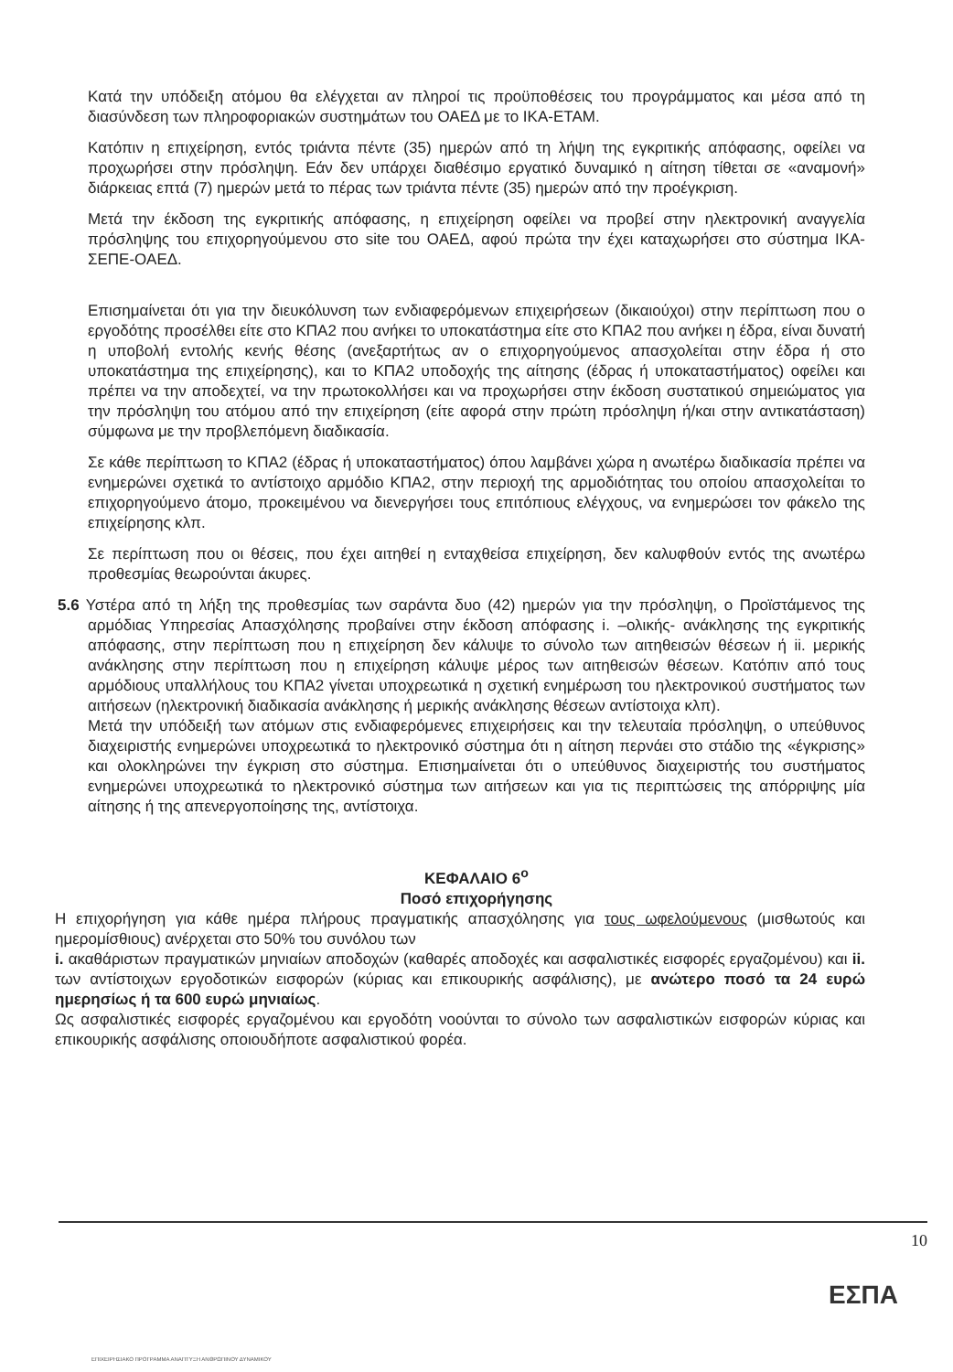Κατά την υπόδειξη ατόμου θα ελέγχεται αν πληροί τις προϋποθέσεις του προγράμματος και μέσα από τη διασύνδεση των πληροφοριακών συστημάτων του ΟΑΕΔ με το ΙΚΑ-ΕΤΑΜ.
Κατόπιν η επιχείρηση, εντός τριάντα πέντε (35) ημερών από τη λήψη της εγκριτικής απόφασης, οφείλει να προχωρήσει στην πρόσληψη. Εάν δεν υπάρχει διαθέσιμο εργατικό δυναμικό η αίτηση τίθεται σε «αναμονή» διάρκειας επτά (7) ημερών μετά το πέρας των τριάντα πέντε (35) ημερών από την προέγκριση.
Μετά την έκδοση της εγκριτικής απόφασης, η επιχείρηση οφείλει να προβεί στην ηλεκτρονική αναγγελία πρόσληψης του επιχορηγούμενου στο site του ΟΑΕΔ, αφού πρώτα την έχει καταχωρήσει στο σύστημα ΙΚΑ-ΣΕΠΕ-ΟΑΕΔ.
Επισημαίνεται ότι για την διευκόλυνση των ενδιαφερόμενων επιχειρήσεων (δικαιούχοι) στην περίπτωση που ο εργοδότης προσέλθει είτε στο ΚΠΑ2 που ανήκει το υποκατάστημα είτε στο ΚΠΑ2 που ανήκει η έδρα, είναι δυνατή η υποβολή εντολής κενής θέσης (ανεξαρτήτως αν ο επιχορηγούμενος απασχολείται στην έδρα ή στο υποκατάστημα της επιχείρησης), και το ΚΠΑ2 υποδοχής της αίτησης (έδρας ή υποκαταστήματος) οφείλει και πρέπει να την αποδεχτεί, να την πρωτοκολλήσει και να προχωρήσει στην έκδοση συστατικού σημειώματος για την πρόσληψη του ατόμου από την επιχείρηση (είτε αφορά στην πρώτη πρόσληψη ή/και στην αντικατάσταση) σύμφωνα με την προβλεπόμενη διαδικασία.
Σε κάθε περίπτωση το ΚΠΑ2 (έδρας ή υποκαταστήματος) όπου λαμβάνει χώρα η ανωτέρω διαδικασία πρέπει να ενημερώνει σχετικά το αντίστοιχο αρμόδιο ΚΠΑ2, στην περιοχή της αρμοδιότητας του οποίου απασχολείται το επιχορηγούμενο άτομο, προκειμένου να διενεργήσει τους επιτόπιους ελέγχους, να ενημερώσει τον φάκελο της επιχείρησης κλπ.
Σε περίπτωση που οι θέσεις, που έχει αιτηθεί η ενταχθείσα επιχείρηση, δεν καλυφθούν εντός της ανωτέρω προθεσμίας θεωρούνται άκυρες.
5.6 Υστέρα από τη λήξη της προθεσμίας των σαράντα δυο (42) ημερών για την πρόσληψη, ο Προϊστάμενος της αρμόδιας Υπηρεσίας Απασχόλησης προβαίνει στην έκδοση απόφασης i. –ολικής- ανάκλησης της εγκριτικής απόφασης, στην περίπτωση που η επιχείρηση δεν κάλυψε το σύνολο των αιτηθεισών θέσεων ή ii. μερικής ανάκλησης στην περίπτωση που η επιχείρηση κάλυψε μέρος των αιτηθεισών θέσεων. Κατόπιν από τους αρμόδιους υπαλλήλους του ΚΠΑ2 γίνεται υποχρεωτικά η σχετική ενημέρωση του ηλεκτρονικού συστήματος των αιτήσεων (ηλεκτρονική διαδικασία ανάκλησης ή μερικής ανάκλησης θέσεων αντίστοιχα κλπ).
Μετά την υπόδειξή των ατόμων στις ενδιαφερόμενες επιχειρήσεις και την τελευταία πρόσληψη, ο υπεύθυνος διαχειριστής ενημερώνει υποχρεωτικά το ηλεκτρονικό σύστημα ότι η αίτηση περνάει στο στάδιο της «έγκρισης» και ολοκληρώνει την έγκριση στο σύστημα. Επισημαίνεται ότι ο υπεύθυνος διαχειριστής του συστήματος ενημερώνει υποχρεωτικά το ηλεκτρονικό σύστημα των αιτήσεων και για τις περιπτώσεις της απόρριψης μία αίτησης ή της απενεργοποίησης της, αντίστοιχα.
ΚΕΦΑΛΑΙΟ 6<sup>ο</sup>
Ποσό επιχορήγησης
Η επιχορήγηση για κάθε ημέρα πλήρους πραγματικής απασχόλησης για τους ωφελούμενους (μισθωτούς και ημερομίσθιους) ανέρχεται στο 50% του συνόλου των
i. ακαθάριστων πραγματικών μηνιαίων αποδοχών (καθαρές αποδοχές και ασφαλιστικές εισφορές εργαζομένου) και ii. των αντίστοιχων εργοδοτικών εισφορών (κύριας και επικουρικής ασφάλισης), με ανώτερο ποσό τα 24 ευρώ ημερησίως ή τα 600 ευρώ μηνιαίως.
Ως ασφαλιστικές εισφορές εργαζομένου και εργοδότη νοούνται το σύνολο των ασφαλιστικών εισφορών κύριας και επικουρικής ασφάλισης οποιουδήποτε ασφαλιστικού φορέα.
10
ΕΠΙΧΕΙΡΗΣΙΑΚΟ ΠΡΟΓΡΑΜΜΑ ΑΝΑΠΤΥΞΗ ΑΝΘΡΩΠΙΝΟΥ ΔΥΝΑΜΙΚΟΥ
ΕΣΠΑ